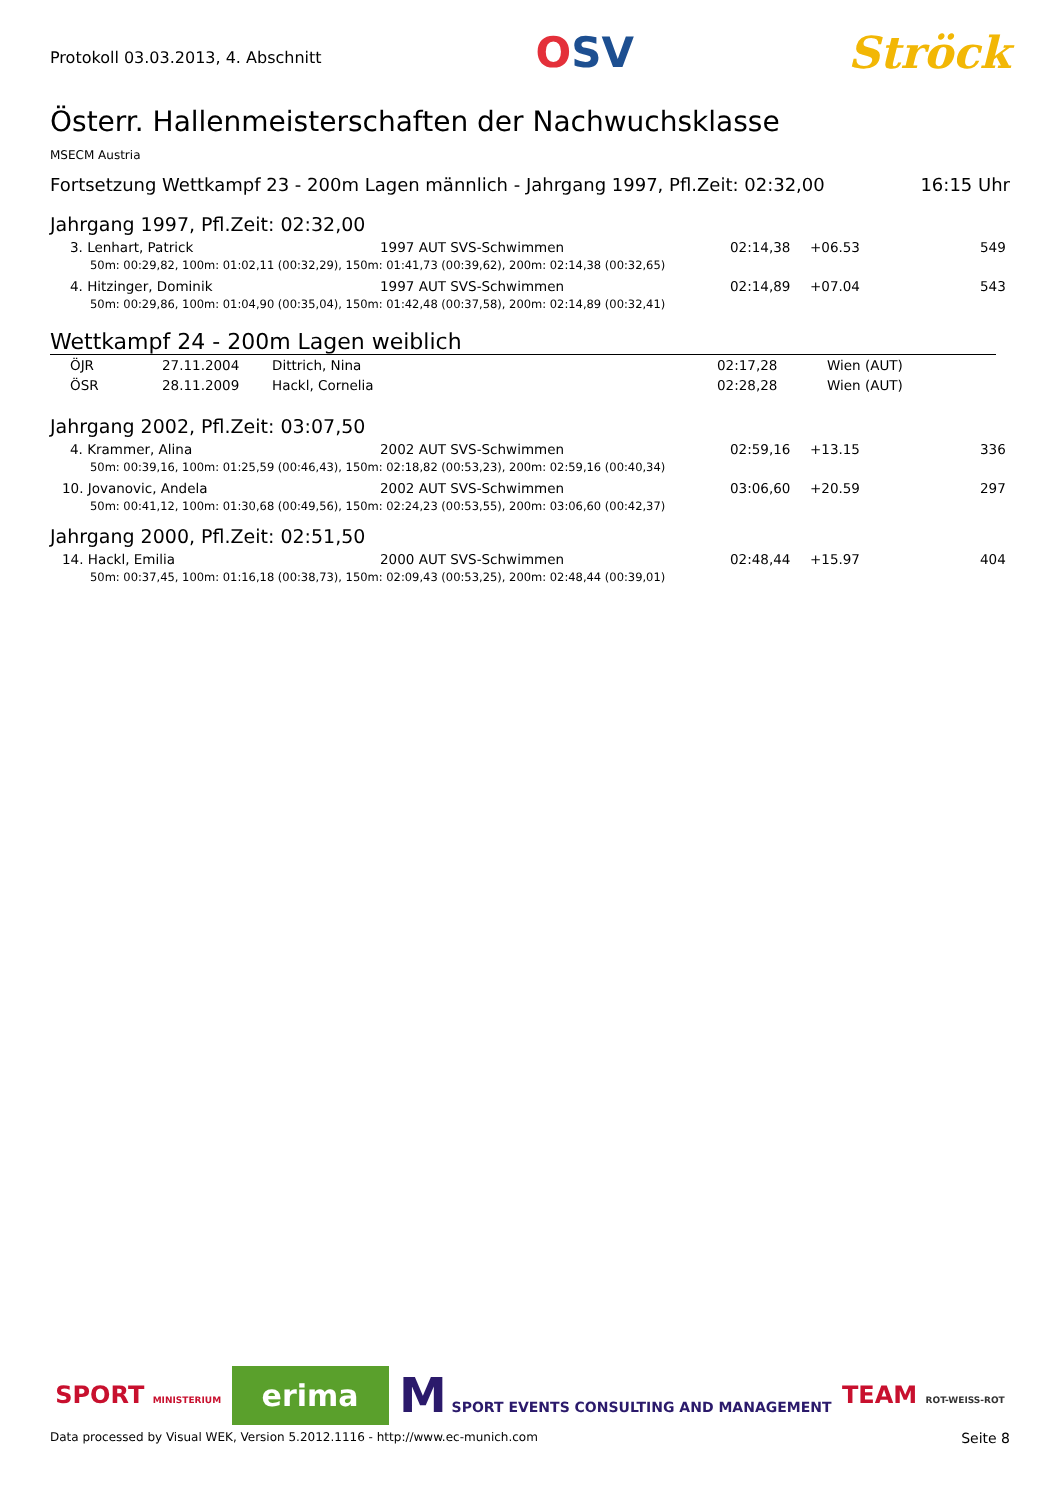Protokoll 03.03.2013, 4. Abschnitt
OSV Ströck
Österr. Hallenmeisterschaften der Nachwuchsklasse
MSECM Austria
Fortsetzung Wettkampf 23 - 200m Lagen männlich - Jahrgang 1997, Pfl.Zeit: 02:32,00 16:15 Uhr
Jahrgang 1997, Pfl.Zeit: 02:32,00
| 3. Lenhart, Patrick | 1997 AUT SVS-Schwimmen | 02:14,38 | +06.53 | 549 |
| 50m: 00:29,82, 100m: 01:02,11 (00:32,29), 150m: 01:41,73 (00:39,62), 200m: 02:14,38 (00:32,65) | | | | |
| 4. Hitzinger, Dominik | 1997 AUT SVS-Schwimmen | 02:14,89 | +07.04 | 543 |
| 50m: 00:29,86, 100m: 01:04,90 (00:35,04), 150m: 01:42,48 (00:37,58), 200m: 02:14,89 (00:32,41) | | | | |
Wettkampf 24 - 200m Lagen weiblich
| ÖJR | 27.11.2004 | Dittrich, Nina | 02:17,28 | Wien (AUT) |
| ÖSR | 28.11.2009 | Hackl, Cornelia | 02:28,28 | Wien (AUT) |
Jahrgang 2002, Pfl.Zeit: 03:07,50
| 4. Krammer, Alina | 2002 AUT SVS-Schwimmen | 02:59,16 | +13.15 | 336 |
| 50m: 00:39,16, 100m: 01:25,59 (00:46,43), 150m: 02:18,82 (00:53,23), 200m: 02:59,16 (00:40,34) | | | | |
| 10. Jovanovic, Andela | 2002 AUT SVS-Schwimmen | 03:06,60 | +20.59 | 297 |
| 50m: 00:41,12, 100m: 01:30,68 (00:49,56), 150m: 02:24,23 (00:53,55), 200m: 03:06,60 (00:42,37) | | | | |
Jahrgang 2000, Pfl.Zeit: 02:51,50
| 14. Hackl, Emilia | 2000 AUT SVS-Schwimmen | 02:48,44 | +15.97 | 404 |
| 50m: 00:37,45, 100m: 01:16,18 (00:38,73), 150m: 02:09,43 (00:53,25), 200m: 02:48,44 (00:39,01) | | | | |
SPORT MINISTERIUM erima M SPORT EVENTS CONSULTING AND MANAGEMENT TEAM ROT-WEISS-ROT
Data processed by Visual WEK, Version 5.2012.1116 - http://www.ec-munich.com Seite 8